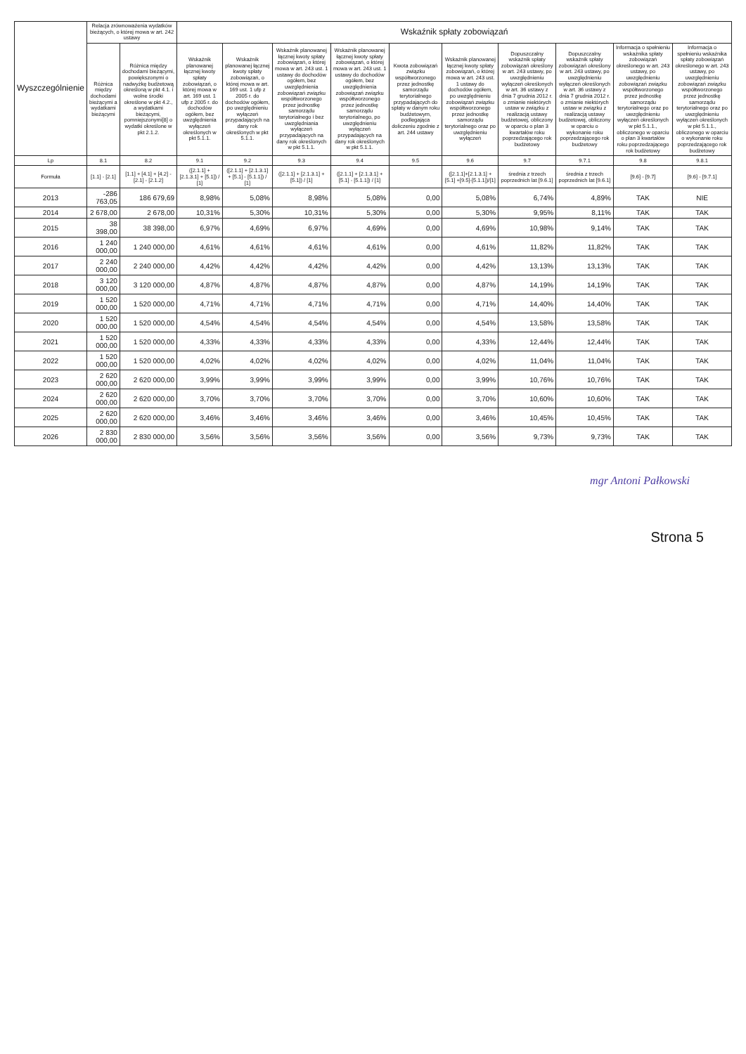| Wyszczególnienie | Relacja zrównoważenia wydatków bieżących, o której mowa w art. 242 ustawy | | Wskaźnik spłaty zobowiązań | | | | | | | | | |
| --- | --- | --- | --- | --- | --- | --- | --- | --- | --- | --- | --- | --- |
| | Różnica między dochodami bieżącymi a wydatkami bieżącymi | Różnica między dochodami bieżącymi, powiększonymi o nadwyżkę budżetową określoną w pkt 4.1. i wolne środki określone w pkt 4.2., a wydatkami bieżącymi, pomniejszonymi[8] o wydatki określone w pkt 2.1.2. | Wskaźnik planowanej łącznej kwoty spłaty zobowiązań, o której mowa w art. 169 ust. 1 ufp z 2005 r. do dochodów ogółem, bez uwzględnienia wyłączeń określonych w pkt 5.1.1. | Wskaźnik planowanej łącznej kwoty spłaty zobowiązań, o której mowa w art. 169 ust. 1 ufp z 2005 r. do dochodów ogółem, po uwzględnieniu wyłączeń przypadających na dany rok określonych w pkt 5.1.1. | Wskaźnik planowanej łącznej kwoty spłaty zobowiązań, o której mowa w art. 243 ust. 1 ustawy do dochodów ogółem, bez uwzględnienia zobowiązań związku współtworzonego przez jednostkę samorządu terytorialnego i bez uwzględniania wyłączeń przypadających na dany rok określonych w pkt 5.1.1. | Wskaźnik planowanej łącznej kwoty spłaty zobowiązań, o której mowa w art. 243 ust. 1 ustawy do dochodów ogółem, bez uwzględnienia zobowiązań związku współtworzonego przez jednostkę samorządu terytorialnego, po uwzględnieniu wyłączeń przypadających na dany rok określonych w pkt 5.1.1. | Kwota zobowiązań związku współtworzonego przez jednostkę samorządu terytorialnego przypadających do spłaty w danym roku budżetowym, podlegająca doliczeniu zgodnie z art. 244 ustawy | Wskaźnik planowanej łącznej kwoty spłaty zobowiązań, o której mowa w art. 243 ust. 1 ustawy do dochodów ogółem, po uwzględnieniu zobowiązań związku współtworzonego przez jednostkę samorządu terytorialnego oraz po uwzględnieniu wyłączeń | Dopuszczalny wskaźnik spłaty zobowiązań określony w art. 243 ustawy, po uwzględnieniu wyłączeń określonych w art. 36 ustawy z dnia 7 grudnia 2012 r. o zmianie niektórych ustaw w związku z realizacją ustawy budżetowej, obliczony w oparciu o plan 3 kwartałów roku poprzedzającego rok budżetowy | Dopuszczalny wskaźnik spłaty zobowiązań określony w art. 243 ustawy, po uwzględnieniu wyłączeń określonych w art. 36 ustawy z dnia 7 grudnia 2012 r. o zmianie niektórych ustaw w związku z realizacją ustawy budżetowej, obliczony w oparciu o wykonanie roku poprzedzającego rok budżetowy | Informacja o spełnieniu wskaźnika spłaty zobowiązań określonego w art. 243 ustawy, po uwzględnieniu zobowiązań związku współtworzonego przez jednostkę samorządu terytorialnego oraz po uwzględnieniu wyłączeń określonych w pkt 5.1.1., obliczonego w oparciu o plan 3 kwartałów roku poprzedzającego rok budżetowy | Informacja o spełnieniu wskaźnika spłaty zobowiązań określonego w art. 243 ustawy, po uwzględnieniu zobowiązań związku współtworzonego przez jednostkę samorządu terytorialnego oraz po uwzględnieniu wyłączeń określonych w pkt 5.1.1., obliczonego w oparciu o wykonanie roku poprzedzającego rok budżetowy |
| Lp | 8.1 | 8.2 | 9.1 | 9.2 | 9.3 | 9.4 | 9.5 | 9.6 | 9.7 | 9.7.1 | 9.8 | 9.8.1 |
| Formuła | [1.1] - [2.1] | [1.1] + [4.1] + [4.2] - [2.1] - [2.1.2] | ([2.1.1] + [2.1.3.1] + [5.1]) / [1] | ([2.1.1] + [2.1.3.1] + [5.1] - [5.1.1]) / [1] | ([2.1.1] + [2.1.3.1] + [5.1]) / [1] | ([2.1.1] + [2.1.3.1] + [5.1] - [5.1.1]) / [1] | | ([2.1.1]+[2.1.3.1] + [5.1] +[9.5]-[5.1.1])/[1] | średnia z trzech poprzednich lat [9.6.1] | średnia z trzech poprzednich lat [9.6.1] | [9.6] - [9.7] | [9.6] - [9.7.1] |
| 2013 | -286 763,05 | 186 679,69 | 8,98% | 5,08% | 8,98% | 5,08% | 0,00 | 5,08% | 6,74% | 4,89% | TAK | NIE |
| 2014 | 2 678,00 | 2 678,00 | 10,31% | 5,30% | 10,31% | 5,30% | 0,00 | 5,30% | 9,95% | 8,11% | TAK | TAK |
| 2015 | 38 398,00 | 38 398,00 | 6,97% | 4,69% | 6,97% | 4,69% | 0,00 | 4,69% | 10,98% | 9,14% | TAK | TAK |
| 2016 | 1 240 000,00 | 1 240 000,00 | 4,61% | 4,61% | 4,61% | 4,61% | 0,00 | 4,61% | 11,82% | 11,82% | TAK | TAK |
| 2017 | 2 240 000,00 | 2 240 000,00 | 4,42% | 4,42% | 4,42% | 4,42% | 0,00 | 4,42% | 13,13% | 13,13% | TAK | TAK |
| 2018 | 3 120 000,00 | 3 120 000,00 | 4,87% | 4,87% | 4,87% | 4,87% | 0,00 | 4,87% | 14,19% | 14,19% | TAK | TAK |
| 2019 | 1 520 000,00 | 1 520 000,00 | 4,71% | 4,71% | 4,71% | 4,71% | 0,00 | 4,71% | 14,40% | 14,40% | TAK | TAK |
| 2020 | 1 520 000,00 | 1 520 000,00 | 4,54% | 4,54% | 4,54% | 4,54% | 0,00 | 4,54% | 13,58% | 13,58% | TAK | TAK |
| 2021 | 1 520 000,00 | 1 520 000,00 | 4,33% | 4,33% | 4,33% | 4,33% | 0,00 | 4,33% | 12,44% | 12,44% | TAK | TAK |
| 2022 | 1 520 000,00 | 1 520 000,00 | 4,02% | 4,02% | 4,02% | 4,02% | 0,00 | 4,02% | 11,04% | 11,04% | TAK | TAK |
| 2023 | 2 620 000,00 | 2 620 000,00 | 3,99% | 3,99% | 3,99% | 3,99% | 0,00 | 3,99% | 10,76% | 10,76% | TAK | TAK |
| 2024 | 2 620 000,00 | 2 620 000,00 | 3,70% | 3,70% | 3,70% | 3,70% | 0,00 | 3,70% | 10,60% | 10,60% | TAK | TAK |
| 2025 | 2 620 000,00 | 2 620 000,00 | 3,46% | 3,46% | 3,46% | 3,46% | 0,00 | 3,46% | 10,45% | 10,45% | TAK | TAK |
| 2026 | 2 830 000,00 | 2 830 000,00 | 3,56% | 3,56% | 3,56% | 3,56% | 0,00 | 3,56% | 9,73% | 9,73% | TAK | TAK |
mgr Antoni Pałkowski
Strona 5